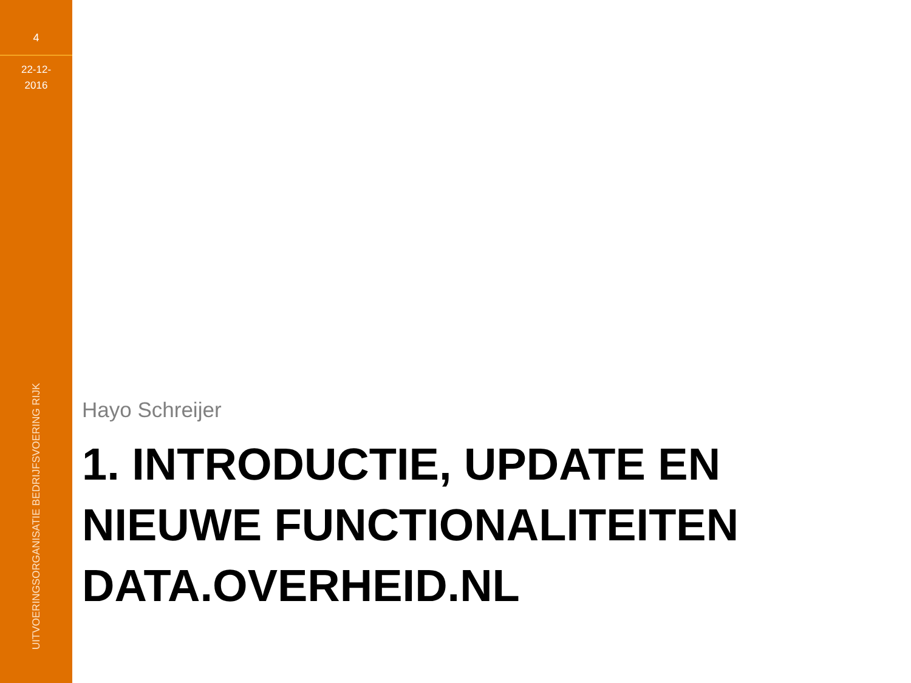4
22-12-
2016
UITVOERINGSORGANISATIE BEDRIJFSVOERING RIJK
Hayo Schreijer
1. INTRODUCTIE, UPDATE EN NIEUWE FUNCTIONALITEITEN DATA.OVERHEID.NL